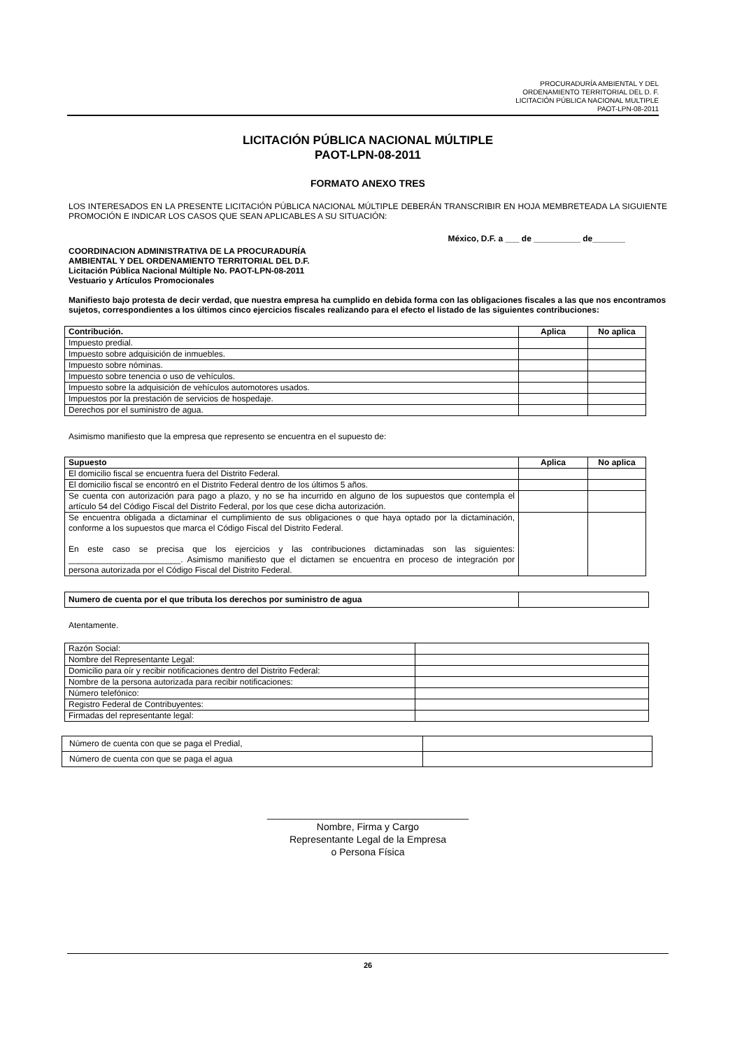PROCURADURÍA AMBIENTAL Y DEL
ORDENAMIENTO TERRITORIAL DEL D. F.
LICITACIÓN PÚBLICA NACIONAL MULTIPLE
PAOT-LPN-08-2011
LICITACIÓN PÚBLICA NACIONAL MÚLTIPLE
PAOT-LPN-08-2011
FORMATO ANEXO TRES
LOS INTERESADOS EN LA PRESENTE LICITACIÓN PÚBLICA NACIONAL MÚLTIPLE DEBERÁN TRANSCRIBIR EN HOJA MEMBRETEADA LA SIGUIENTE PROMOCIÓN E INDICAR LOS CASOS QUE SEAN APLICABLES A SU SITUACIÓN:
México, D.F. a ___ de __________ de_______
COORDINACION ADMINISTRATIVA DE LA PROCURADURÍA
AMBIENTAL Y DEL ORDENAMIENTO TERRITORIAL DEL D.F.
Licitación Pública Nacional Múltiple No. PAOT-LPN-08-2011
Vestuario y Artículos Promocionales
Manifiesto bajo protesta de decir verdad, que nuestra empresa ha cumplido en debida forma con las obligaciones fiscales a las que nos encontramos sujetos, correspondientes a los últimos cinco ejercicios fiscales realizando para el efecto el listado de las siguientes contribuciones:
| Contribución. | Aplica | No aplica |
| --- | --- | --- |
| Impuesto predial. | | |
| Impuesto sobre adquisición de inmuebles. | | |
| Impuesto sobre nóminas. | | |
| Impuesto sobre tenencia o uso de vehículos. | | |
| Impuesto sobre la adquisición de vehículos automotores usados. | | |
| Impuestos por la prestación de servicios de hospedaje. | | |
| Derechos por el suministro de agua. | | |
Asimismo manifiesto que la empresa que represento se encuentra en el supuesto de:
| Supuesto | Aplica | No aplica |
| --- | --- | --- |
| El domicilio fiscal se encuentra fuera del Distrito Federal. | | |
| El domicilio fiscal se encontró en el Distrito Federal dentro de los últimos 5 años. | | |
| Se cuenta con autorización para pago a plazo, y no se ha incurrido en alguno de los supuestos que contempla el artículo 54 del Código Fiscal del Distrito Federal, por los que cese dicha autorización. | | |
| Se encuentra obligada a dictaminar el cumplimiento de sus obligaciones o que haya optado por la dictaminación, conforme a los supuestos que marca el Código Fiscal del Distrito Federal. En este caso se precisa que los ejercicios y las contribuciones dictaminadas son las siguientes: ________________________. Asimismo manifiesto que el dictamen se encuentra en proceso de integración por persona autorizada por el Código Fiscal del Distrito Federal. | | |
| Numero de cuenta por el que tributa los derechos por suministro de agua | |
Atentamente.
| Razón Social: | |
| Nombre del Representante Legal: | |
| Domicilio para oír y recibir notificaciones dentro del Distrito Federal: | |
| Nombre de la persona autorizada para recibir notificaciones: | |
| Número telefónico: | |
| Registro Federal de Contribuyentes: | |
| Firmadas del representante legal: | |
| Número de cuenta con que se paga el Predial, | |
| Número de cuenta con que se paga el agua | |
_____________________________________
Nombre, Firma y Cargo
Representante Legal de la Empresa
o Persona Física
26